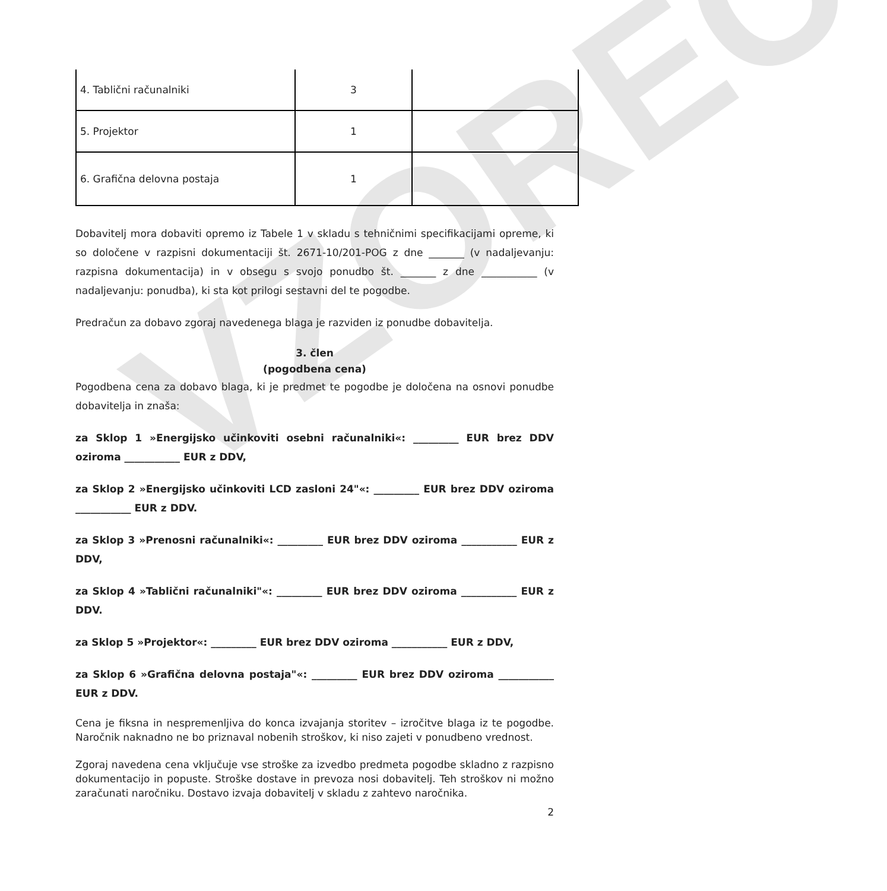VZOREC
| 4. Tablični računalniki | 3 | |
| 5. Projektor | 1 | |
| 6. Grafična delovna postaja | 1 | |
Dobavitelj mora dobaviti opremo iz Tabele 1 v skladu s tehničnimi specifikacijami opreme, ki so določene v razpisni dokumentaciji št. 2671-10/201-POG z dne _______ (v nadaljevanju: razpisna dokumentacija) in v obsegu s svojo ponudbo št. _______ z dne ___________ (v nadaljevanju: ponudba), ki sta kot prilogi sestavni del te pogodbe.
Predračun za dobavo zgoraj navedenega blaga je razviden iz ponudbe dobavitelja.
3. člen
(pogodbena cena)
Pogodbena cena za dobavo blaga, ki je predmet te pogodbe je določena na osnovi ponudbe dobavitelja in znaša:
za Sklop 1 »Energijsko učinkoviti osebni računalniki«: _________ EUR brez DDV oziroma ___________ EUR z DDV,
za Sklop 2 »Energijsko učinkoviti LCD zasloni 24"«: _________ EUR brez DDV oziroma ___________ EUR z DDV.
za Sklop 3 »Prenosni računalniki«: _________ EUR brez DDV oziroma ___________ EUR z DDV,
za Sklop 4 »Tablični računalniki"«: _________ EUR brez DDV oziroma ___________ EUR z DDV.
za Sklop 5 »Projektor«: _________ EUR brez DDV oziroma ___________ EUR z DDV,
za Sklop 6 »Grafična delovna postaja"«: _________ EUR brez DDV oziroma ___________ EUR z DDV.
Cena je fiksna in nespremenljiva do konca izvajanja storitev – izročitve blaga iz te pogodbe. Naročnik naknadno ne bo priznaval nobenih stroškov, ki niso zajeti v ponudbeno vrednost.
Zgoraj navedena cena vključuje vse stroške za izvedbo predmeta pogodbe skladno z razpisno dokumentacijo in popuste. Stroške dostave in prevoza nosi dobavitelj. Teh stroškov ni možno zaračunati naročniku. Dostavo izvaja dobavitelj v skladu z zahtevo naročnika.
2